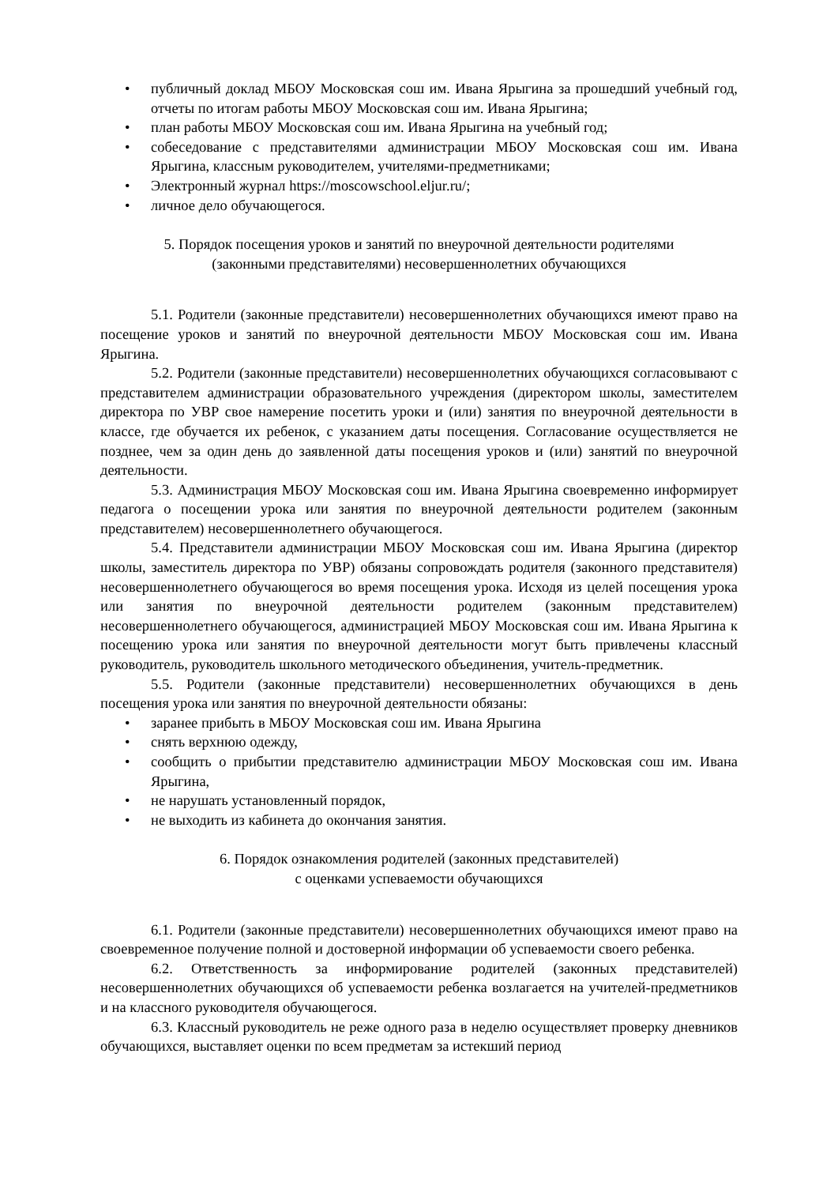• публичный доклад МБОУ Московская сош им. Ивана Ярыгина за прошедший учебный год, отчеты по итогам работы МБОУ Московская сош им. Ивана Ярыгина;
• план работы МБОУ Московская сош им. Ивана Ярыгина на учебный год;
• собеседование с представителями администрации МБОУ Московская сош им. Ивана Ярыгина, классным руководителем, учителями-предметниками;
• Электронный журнал https://moscowschool.eljur.ru/;
• личное дело обучающегося.
5. Порядок посещения уроков и занятий по внеурочной деятельности родителями
(законными представителями) несовершеннолетних обучающихся
5.1. Родители (законные представители) несовершеннолетних обучающихся имеют право на посещение уроков и занятий по внеурочной деятельности МБОУ Московская сош им. Ивана Ярыгина.
5.2. Родители (законные представители) несовершеннолетних обучающихся согласовывают с представителем администрации образовательного учреждения (директором школы, заместителем директора по УВР свое намерение посетить уроки и (или) занятия по внеурочной деятельности в классе, где обучается их ребенок, с указанием даты посещения. Согласование осуществляется не позднее, чем за один день до заявленной даты посещения уроков и (или) занятий по внеурочной деятельности.
5.3. Администрация МБОУ Московская сош им. Ивана Ярыгина своевременно информирует педагога о посещении урока или занятия по внеурочной деятельности родителем (законным представителем) несовершеннолетнего обучающегося.
5.4. Представители администрации МБОУ Московская сош им. Ивана Ярыгина (директор школы, заместитель директора по УВР) обязаны сопровождать родителя (законного представителя) несовершеннолетнего обучающегося во время посещения урока. Исходя из целей посещения урока или занятия по внеурочной деятельности родителем (законным представителем) несовершеннолетнего обучающегося, администрацией МБОУ Московская сош им. Ивана Ярыгина к посещению урока или занятия по внеурочной деятельности могут быть привлечены классный руководитель, руководитель школьного методического объединения, учитель-предметник.
5.5. Родители (законные представители) несовершеннолетних обучающихся в день посещения урока или занятия по внеурочной деятельности обязаны:
• заранее прибыть в МБОУ Московская сош им. Ивана Ярыгина
• снять верхнюю одежду,
• сообщить о прибытии представителю администрации МБОУ Московская сош им. Ивана Ярыгина,
• не нарушать установленный порядок,
• не выходить из кабинета до окончания занятия.
6. Порядок ознакомления родителей (законных представителей)
с оценками успеваемости обучающихся
6.1. Родители (законные представители) несовершеннолетних обучающихся имеют право на своевременное получение полной и достоверной информации об успеваемости своего ребенка.
6.2. Ответственность за информирование родителей (законных представителей) несовершеннолетних обучающихся об успеваемости ребенка возлагается на учителей-предметников и на классного руководителя обучающегося.
6.3. Классный руководитель не реже одного раза в неделю осуществляет проверку дневников обучающихся, выставляет оценки по всем предметам за истекший период